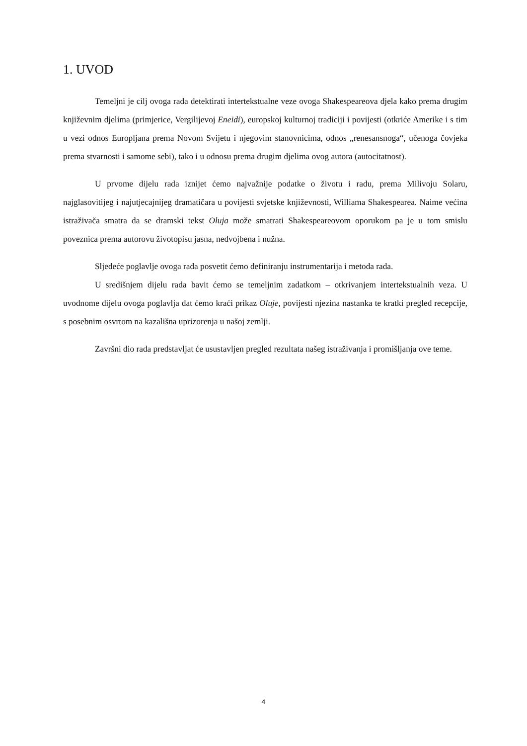1. UVOD
Temeljni je cilj ovoga rada detektirati intertekstualne veze ovoga Shakespeareova djela kako prema drugim književnim djelima (primjerice, Vergilijevoj Eneidi), europskoj kulturnoj tradiciji i povijesti (otkriće Amerike i s tim u vezi odnos Europljana prema Novom Svijetu i njegovim stanovnicima, odnos „renesansnoga“, učenoga čovjeka prema stvarnosti i samome sebi), tako i u odnosu prema drugim djelima ovog autora (autocitatnost).
U prvome dijelu rada iznijet ćemo najvažnije podatke o životu i radu, prema Milivoju Solaru, najglasovitijeg i najutjecajnijeg dramatičara u povijesti svjetske književnosti, Williama Shakespearea. Naime većina istraživača smatra da se dramski tekst Oluja može smatrati Shakespeareovom oporukom pa je u tom smislu poveznica prema autorovu životopisu jasna, nedvojbena i nužna.
Sljedeće poglavlje ovoga rada posvetit ćemo definiranju instrumentarija i metoda rada.
U središnjem dijelu rada bavit ćemo se temeljnim zadatkom – otkrivanjem intertekstualnih veza. U uvodnome dijelu ovoga poglavlja dat ćemo kraći prikaz Oluje, povijesti njezina nastanka te kratki pregled recepcije, s posebnim osvrtom na kazališna uprizorenja u našoj zemlji.
Završni dio rada predstavljat će usustavljen pregled rezultata našeg istraživanja i promišljanja ove teme.
4